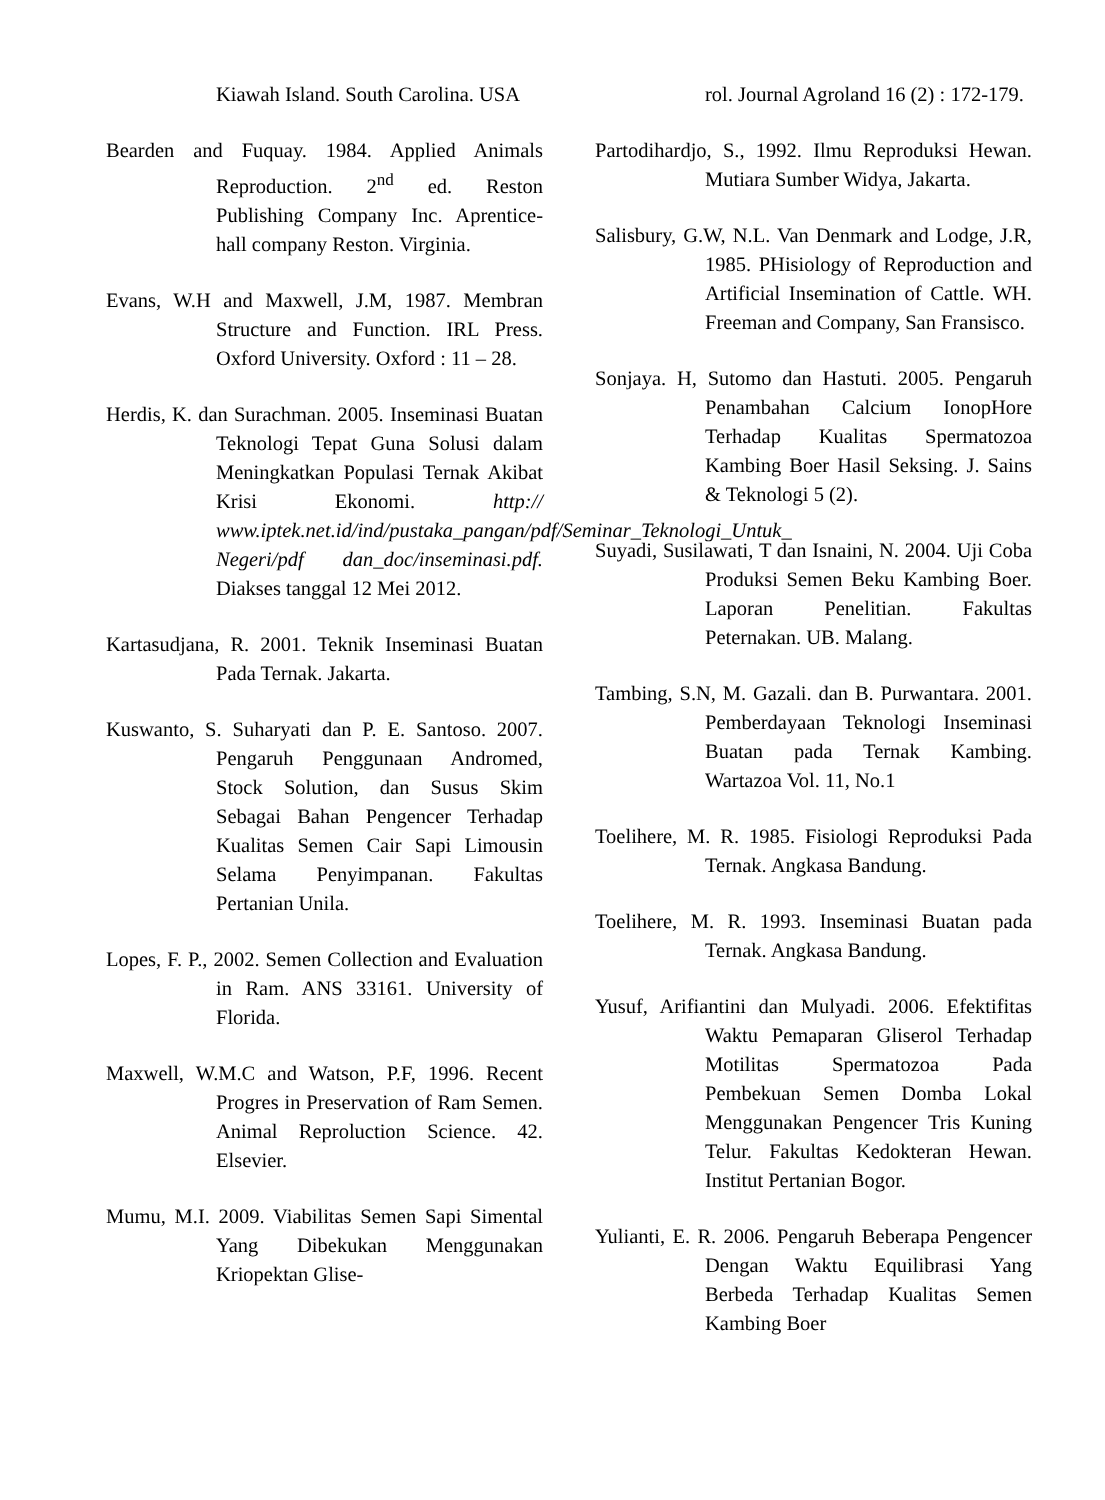Kiawah Island. South Carolina. USA
Bearden and Fuquay. 1984. Applied Animals Reproduction. 2<sup>nd</sup> ed. Reston Publishing Company Inc. Aprentice-hall company Reston. Virginia.
Evans, W.H and Maxwell, J.M, 1987. Membran Structure and Function. IRL Press. Oxford University. Oxford : 11 – 28.
Herdis, K. dan Surachman. 2005. Inseminasi Buatan Teknologi Tepat Guna Solusi dalam Meningkatkan Populasi Ternak Akibat Krisi Ekonomi. http:// www.iptek.net.id/ind/pustaka_pangan/pdf/Seminar_Teknologi_Untuk_ Negeri/pdf dan_doc/inseminasi.pdf. Diakses tanggal 12 Mei 2012.
Kartasudjana, R. 2001. Teknik Inseminasi Buatan Pada Ternak. Jakarta.
Kuswanto, S. Suharyati dan P. E. Santoso. 2007. Pengaruh Penggunaan Andromed, Stock Solution, dan Susus Skim Sebagai Bahan Pengencer Terhadap Kualitas Semen Cair Sapi Limousin Selama Penyimpanan. Fakultas Pertanian Unila.
Lopes, F. P., 2002. Semen Collection and Evaluation in Ram. ANS 33161. University of Florida.
Maxwell, W.M.C and Watson, P.F, 1996. Recent Progres in Preservation of Ram Semen. Animal Reproluction Science. 42. Elsevier.
Mumu, M.I. 2009. Viabilitas Semen Sapi Simental Yang Dibekukan Menggunakan Kriopektan Glise-
rol. Journal Agroland 16 (2) : 172-179.
Partodihardjo, S., 1992. Ilmu Reproduksi Hewan. Mutiara Sumber Widya, Jakarta.
Salisbury, G.W, N.L. Van Denmark and Lodge, J.R, 1985. PHisiology of Reproduction and Artificial Insemination of Cattle. WH. Freeman and Company, San Fransisco.
Sonjaya. H, Sutomo dan Hastuti. 2005. Pengaruh Penambahan Calcium IonopHore Terhadap Kualitas Spermatozoa Kambing Boer Hasil Seksing. J. Sains & Teknologi 5 (2).
Suyadi, Susilawati, T dan Isnaini, N. 2004. Uji Coba Produksi Semen Beku Kambing Boer. Laporan Penelitian. Fakultas Peternakan. UB. Malang.
Tambing, S.N, M. Gazali. dan B. Purwantara. 2001. Pemberdayaan Teknologi Inseminasi Buatan pada Ternak Kambing. Wartazoa Vol. 11, No.1
Toelihere, M. R. 1985. Fisiologi Reproduksi Pada Ternak. Angkasa Bandung.
Toelihere, M. R. 1993. Inseminasi Buatan pada Ternak. Angkasa Bandung.
Yusuf, Arifiantini dan Mulyadi. 2006. Efektifitas Waktu Pemaparan Gliserol Terhadap Motilitas Spermatozoa Pada Pembekuan Semen Domba Lokal Menggunakan Pengencer Tris Kuning Telur. Fakultas Kedokteran Hewan. Institut Pertanian Bogor.
Yulianti, E. R. 2006. Pengaruh Beberapa Pengencer Dengan Waktu Equilibrasi Yang Berbeda Terhadap Kualitas Semen Kambing Boer